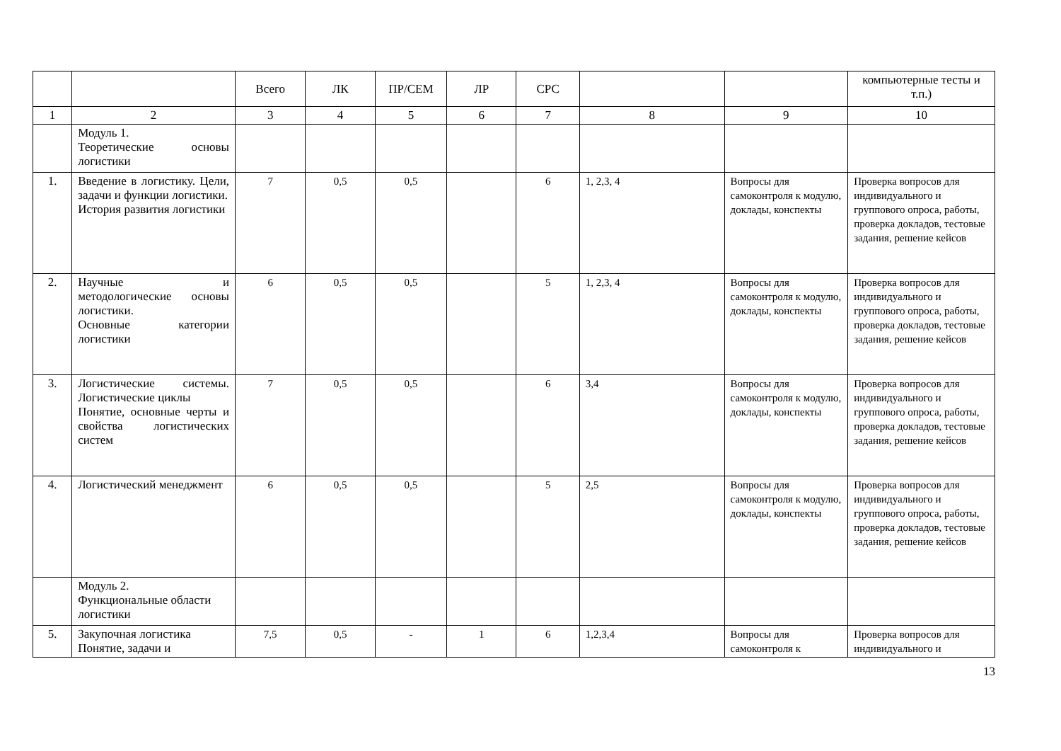| | | Всего | ЛК | ПР/СЕМ | ЛР | СРС | | | компьютерные тесты и т.п.) |
| 1 | 2 | 3 | 4 | 5 | 6 | 7 | 8 | 9 | 10 |
| | Модуль 1. Теоретические основы логистики | | | | | | | | |
| 1. | Введение в логистику. Цели, задачи и функции логистики. История развития логистики | 7 | 0,5 | 0,5 | | 6 | 1, 2,3, 4 | Вопросы для самоконтроля к модулю, доклады, конспекты | Проверка вопросов для индивидуального и группового опроса, работы, проверка докладов, тестовые задания, решение кейсов |
| 2. | Научные и методологические основы логистики. Основные категории логистики | 6 | 0,5 | 0,5 | | 5 | 1, 2,3, 4 | Вопросы для самоконтроля к модулю, доклады, конспекты | Проверка вопросов для индивидуального и группового опроса, работы, проверка докладов, тестовые задания, решение кейсов |
| 3. | Логистические системы. Логистические циклы Понятие, основные черты и свойства логистических систем | 7 | 0,5 | 0,5 | | 6 | 3,4 | Вопросы для самоконтроля к модулю, доклады, конспекты | Проверка вопросов для индивидуального и группового опроса, работы, проверка докладов, тестовые задания, решение кейсов |
| 4. | Логистический менеджмент | 6 | 0,5 | 0,5 | | 5 | 2,5 | Вопросы для самоконтроля к модулю, доклады, конспекты | Проверка вопросов для индивидуального и группового опроса, работы, проверка докладов, тестовые задания, решение кейсов |
| | Модуль 2. Функциональные области логистики | | | | | | | | |
| 5. | Закупочная логистика Понятие, задачи и | 7,5 | 0,5 | - | 1 | 6 | 1,2,3,4 | Вопросы для самоконтроля к | Проверка вопросов для индивидуального и |
13